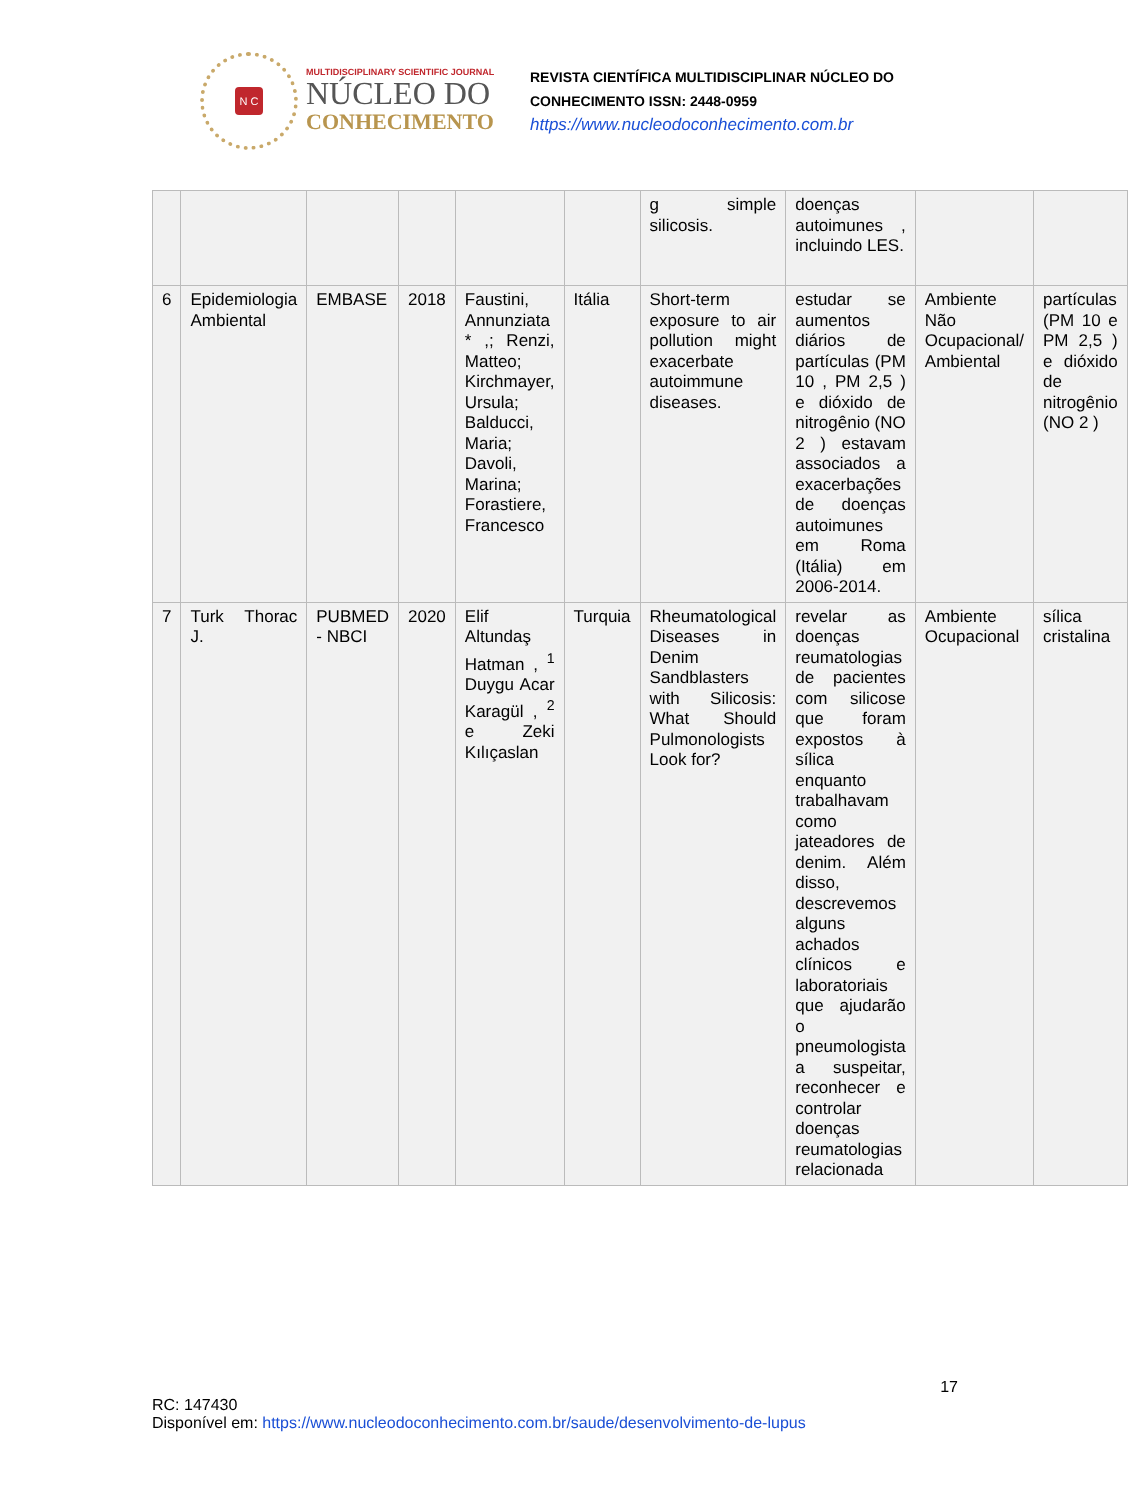N C
MULTIDISCIPLINARY SCIENTIFIC JOURNAL
NÚCLEO DO
CONHECIMENTO
REVISTA CIENTÍFICA MULTIDISCIPLINAR NÚCLEO DO
CONHECIMENTO ISSN: 2448-0959
https://www.nucleodoconhecimento.com.br
| | | | | | | g simple silicosis. | doenças autoimunes , incluindo LES. | | |
| 6 | Epidemiologia Ambiental | EMBASE | 2018 | Faustini, Annunziata * ,; Renzi, Matteo; Kirchmayer, Ursula; Balducci, Maria; Davoli, Marina; Forastiere, Francesco | Itália | Short-term exposure to air pollution might exacerbate autoimmune diseases. | estudar se aumentos diários de partículas (PM 10 , PM 2,5 ) e dióxido de nitrogênio (NO 2 ) estavam associados a exacerbações de doenças autoimunes em Roma (Itália) em 2006-2014. | Ambiente Não Ocupacional/ Ambiental | partículas (PM 10 e PM 2,5 ) e dióxido de nitrogênio (NO 2 ) |
| 7 | Turk Thorac J. | PUBMED - NBCI | 2020 | Elif Altundaş Hatman , <sup>1</sup> Duygu Acar Karagül , <sup>2</sup> e Zeki Kılıçaslan | Turquia | Rheumatological Diseases in Denim Sandblasters with Silicosis: What Should Pulmonologists Look for? | revelar as doenças reumatologias de pacientes com silicose que foram expostos à sílica enquanto trabalhavam como jateadores de denim. Além disso, descrevemos alguns achados clínicos e laboratoriais que ajudarão o pneumologista a suspeitar, reconhecer e controlar doenças reumatologias relacionada | Ambiente Ocupacional | sílica cristalina |
17
RC: 147430
Disponível em: https://www.nucleodoconhecimento.com.br/saude/desenvolvimento-de-lupus